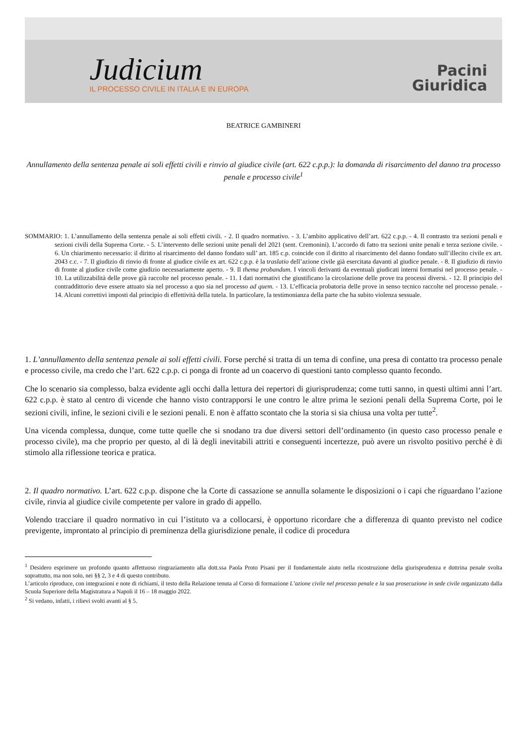Judicium
IL PROCESSO CIVILE IN ITALIA E IN EUROPA
Pacini
Giuridica
BEATRICE GAMBINERI
Annullamento della sentenza penale ai soli effetti civili e rinvio al giudice civile (art. 622 c.p.p.): la domanda di risarcimento del danno tra processo penale e processo civile<sup>1</sup>
SOMMARIO: 1. L’annullamento della sentenza penale ai soli effetti civili. - 2. Il quadro normativo. - 3. L’ambito applicativo dell’art. 622 c.p.p. - 4. Il contrasto tra sezioni penali e sezioni civili della Suprema Corte. - 5. L’intervento delle sezioni unite penali del 2021 (sent. Cremonini). L’accordo di fatto tra sezioni unite penali e terza sezione civile. - 6. Un chiarimento necessario: il diritto al risarcimento del danno fondato sull’ art. 185 c.p. coincide con il diritto al risarcimento del danno fondato sull’illecito civile ex art. 2043 c.c. - 7. Il giudizio di rinvio di fronte al giudice civile ex art. 622 c.p.p. è la traslatio dell’azione civile già esercitata davanti al giudice penale. - 8. Il giudizio di rinvio di fronte al giudice civile come giudizio necessariamente aperto. - 9. Il thema probandum. I vincoli derivanti da eventuali giudicati interni formatisi nel processo penale. - 10. La utilizzabilità delle prove già raccolte nel processo penale. - 11. I dati normativi che giustificano la circolazione delle prove tra processi diversi. - 12. Il principio del contraddittorio deve essere attuato sia nel processo a quo sia nel processo ad quem. - 13. L’efficacia probatoria delle prove in senso tecnico raccolte nel processo penale. - 14. Alcuni correttivi imposti dal principio di effettività della tutela. In particolare, la testimonianza della parte che ha subito violenza sessuale.
1. L’annullamento della sentenza penale ai soli effetti civili. Forse perché si tratta di un tema di confine, una presa di contatto tra processo penale e processo civile, ma credo che l’art. 622 c.p.p. ci ponga di fronte ad un coacervo di questioni tanto complesso quanto fecondo.
Che lo scenario sia complesso, balza evidente agli occhi dalla lettura dei repertori di giurisprudenza; come tutti sanno, in questi ultimi anni l’art. 622 c.p.p. è stato al centro di vicende che hanno visto contrapporsi le une contro le altre prima le sezioni penali della Suprema Corte, poi le sezioni civili, infine, le sezioni civili e le sezioni penali. E non è affatto scontato che la storia si sia chiusa una volta per tutte<sup>2</sup>.
Una vicenda complessa, dunque, come tutte quelle che si snodano tra due diversi settori dell’ordinamento (in questo caso processo penale e processo civile), ma che proprio per questo, al di là degli inevitabili attriti e conseguenti incertezze, può avere un risvolto positivo perché è di stimolo alla riflessione teorica e pratica.
2. Il quadro normativo. L’art. 622 c.p.p. dispone che la Corte di cassazione se annulla solamente le disposizioni o i capi che riguardano l’azione civile, rinvia al giudice civile competente per valore in grado di appello.
Volendo tracciare il quadro normativo in cui l’istituto va a collocarsi, è opportuno ricordare che a differenza di quanto previsto nel codice previgente, improntato al principio di preminenza della giurisdizione penale, il codice di procedura
<sup>1</sup> Desidero esprimere un profondo quanto affettuoso ringraziamento alla dott.ssa Paola Proto Pisani per il fondamentale aiuto nella ricostruzione della giurisprudenza e dottrina penale svolta soprattutto, ma non solo, nei §§ 2, 3 e 4 di questo contributo.
L’articolo riproduce, con integrazioni e note di richiami, il testo della Relazione tenuta al Corso di formazione L’azione civile nel processo penale e la sua prosecuzione in sede civile organizzato dalla Scuola Superiore della Magistratura a Napoli il 16 – 18 maggio 2022.
<sup>2</sup> Si vedano, infatti, i rilievi svolti avanti al § 5.